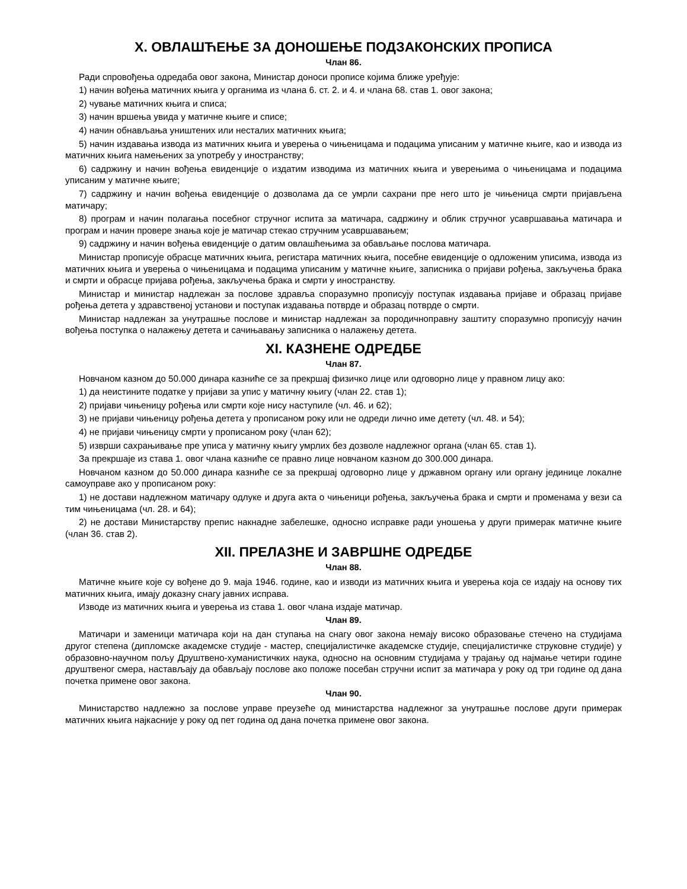X. ОВЛАШЋЕЊЕ ЗА ДОНОШЕЊЕ ПОДЗАКОНСКИХ ПРОПИСА
Члан 86.
Ради спровођења одредаба овог закона, Министар доноси прописе којима ближе уређује:
1) начин вођења матичних књига у органима из члана 6. ст. 2. и 4. и члана 68. став 1. овог закона;
2) чување матичних књига и списа;
3) начин вршења увида у матичне књиге и списе;
4) начин обнављања уништених или несталих матичних књига;
5) начин издавања извода из матичних књига и уверења о чињеницама и подацима уписаним у матичне књиге, као и извода из матичних књига намењених за употребу у иностранству;
6) садржину и начин вођења евиденције о издатим изводима из матичних књига и уверењима о чињеницама и подацима уписаним у матичне књиге;
7) садржину и начин вођења евиденције о дозволама да се умрли сахрани пре него што је чињеница смрти пријављена матичару;
8) програм и начин полагања посебног стручног испита за матичара, садржину и облик стручног усавршавања матичара и програм и начин провере знања које је матичар стекао стручним усавршавањем;
9) садржину и начин вођења евиденције о датим овлашћењима за обављање послова матичара.
Министар прописује обрасце матичних књига, регистара матичних књига, посебне евиденције о одложеним уписима, извода из матичних књига и уверења о чињеницама и подацима уписаним у матичне књиге, записника о пријави рођења, закључења брака и смрти и обрасце пријава рођења, закључења брака и смрти у иностранству.
Министар и министар надлежан за послове здравља споразумно прописују поступак издавања пријаве и образац пријаве рођења детета у здравственој установи и поступак издавања потврде и образац потврде о смрти.
Министар надлежан за унутрашње послове и министар надлежан за породичноправну заштиту споразумно прописују начин вођења поступка о налажењу детета и сачињавању записника о налажењу детета.
XI. КАЗНЕНЕ ОДРЕДБЕ
Члан 87.
Новчаном казном до 50.000 динара казниће се за прекршај физичко лице или одговорно лице у правном лицу ако:
1) да неистините податке у пријави за упис у матичну књигу (члан 22. став 1);
2) пријави чињеницу рођења или смрти које нису наступиле (чл. 46. и 62);
3) не пријави чињеницу рођења детета у прописаном року или не одреди лично име детету (чл. 48. и 54);
4) не пријави чињеницу смрти у прописаном року (члан 62);
5) изврши сахрањивање пре уписа у матичну књигу умрлих без дозволе надлежног органа (члан 65. став 1).
За прекршаје из става 1. овог члана казниће се правно лице новчаном казном до 300.000 динара.
Новчаном казном до 50.000 динара казниће се за прекршај одговорно лице у државном органу или органу јединице локалне самоуправе ако у прописаном року:
1) не достави надлежном матичару одлуке и друга акта о чињеници рођења, закључења брака и смрти и променама у вези са тим чињеницама (чл. 28. и 64);
2) не достави Министарству препис накнадне забелешке, односно исправке ради уношења у други примерак матичне књиге (члан 36. став 2).
XII. ПРЕЛАЗНЕ И ЗАВРШНЕ ОДРЕДБЕ
Члан 88.
Матичне књиге које су вођене до 9. маја 1946. године, као и изводи из матичних књига и уверења која се издају на основу тих матичних књига, имају доказну снагу јавних исправа.
Изводе из матичних књига и уверења из става 1. овог члана издаје матичар.
Члан 89.
Матичари и заменици матичара који на дан ступања на снагу овог закона немају високо образовање стечено на студијама другог степена (дипломске академске студије - мастер, специјалистичке академске студије, специјалистичке струковне студије) у образовно-научном пољу Друштвено-хуманистичких наука, односно на основним студијама у трајању од најмање четири године друштвеног смера, настављају да обављају послове ако положе посебан стручни испит за матичара у року од три године од дана почетка примене овог закона.
Члан 90.
Министарство надлежно за послове управе преузеће од министарства надлежног за унутрашње послове други примерак матичних књига најкасније у року од пет година од дана почетка примене овог закона.